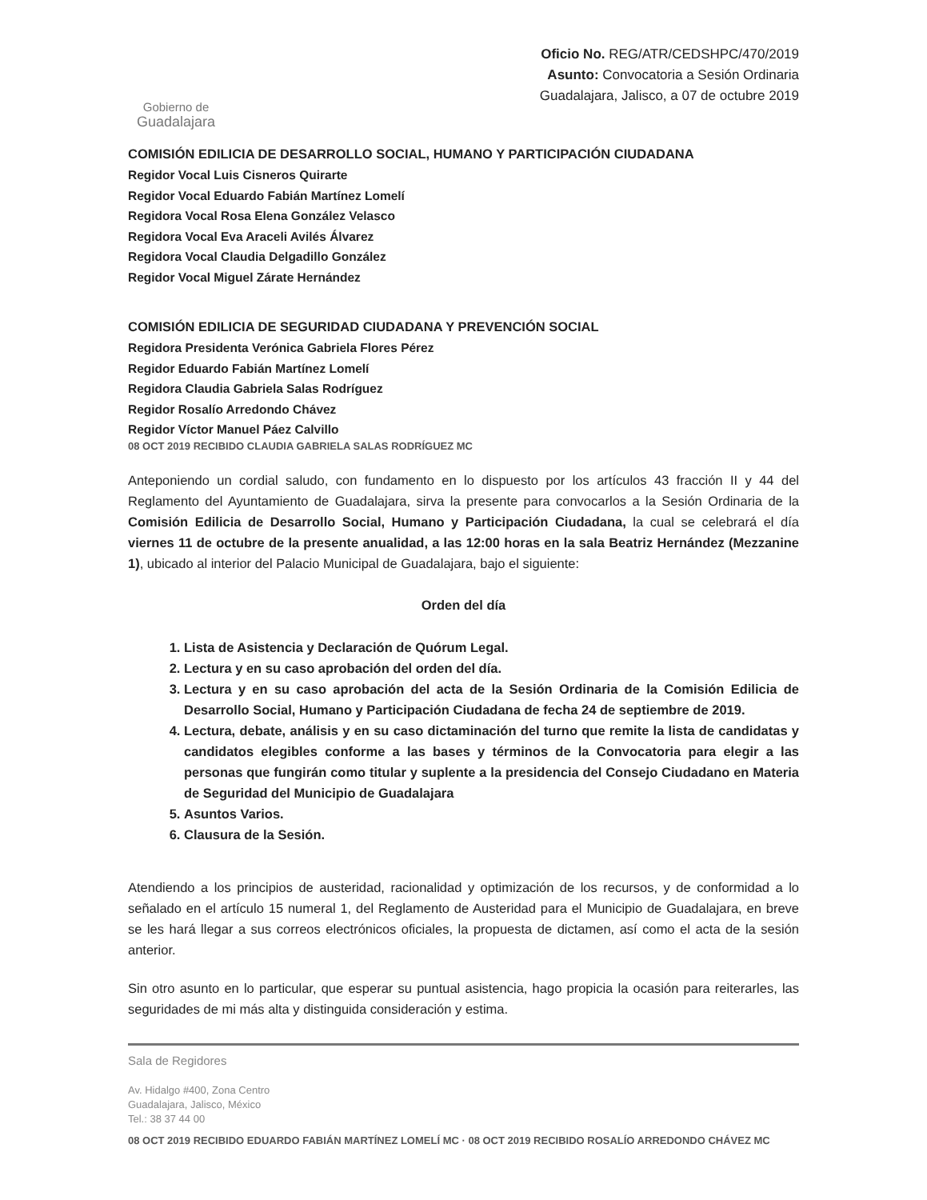Gobierno de
Guadalajara
Oficio No. REG/ATR/CEDSHPC/470/2019
Asunto: Convocatoria a Sesión Ordinaria
Guadalajara, Jalisco, a 07 de octubre 2019
COMISIÓN EDILICIA DE DESARROLLO SOCIAL, HUMANO Y PARTICIPACIÓN CIUDADANA
Regidor Vocal Luis Cisneros Quirarte
Regidor Vocal Eduardo Fabián Martínez Lomelí
Regidora Vocal Rosa Elena González Velasco
Regidora Vocal Eva Araceli Avilés Álvarez
Regidora Vocal Claudia Delgadillo González
Regidor Vocal Miguel Zárate Hernández
COMISIÓN EDILICIA DE SEGURIDAD CIUDADANA Y PREVENCIÓN SOCIAL
Regidora Presidenta Verónica Gabriela Flores Pérez
Regidor Eduardo Fabián Martínez Lomelí
Regidora Claudia Gabriela Salas Rodríguez
Regidor Rosalío Arredondo Chávez
Regidor Víctor Manuel Páez Calvillo
08 OCT 2019 RECIBIDO CLAUDIA GABRIELA SALAS RODRÍGUEZ MC
Anteponiendo un cordial saludo, con fundamento en lo dispuesto por los artículos 43 fracción II y 44 del Reglamento del Ayuntamiento de Guadalajara, sirva la presente para convocarlos a la Sesión Ordinaria de la Comisión Edilicia de Desarrollo Social, Humano y Participación Ciudadana, la cual se celebrará el día viernes 11 de octubre de la presente anualidad, a las 12:00 horas en la sala Beatriz Hernández (Mezzanine 1), ubicado al interior del Palacio Municipal de Guadalajara, bajo el siguiente:
Orden del día
1. Lista de Asistencia y Declaración de Quórum Legal.
2. Lectura y en su caso aprobación del orden del día.
3. Lectura y en su caso aprobación del acta de la Sesión Ordinaria de la Comisión Edilicia de Desarrollo Social, Humano y Participación Ciudadana de fecha 24 de septiembre de 2019.
4. Lectura, debate, análisis y en su caso dictaminación del turno que remite la lista de candidatas y candidatos elegibles conforme a las bases y términos de la Convocatoria para elegir a las personas que fungirán como titular y suplente a la presidencia del Consejo Ciudadano en Materia de Seguridad del Municipio de Guadalajara
5. Asuntos Varios.
6. Clausura de la Sesión.
Atendiendo a los principios de austeridad, racionalidad y optimización de los recursos, y de conformidad a lo señalado en el artículo 15 numeral 1, del Reglamento de Austeridad para el Municipio de Guadalajara, en breve se les hará llegar a sus correos electrónicos oficiales, la propuesta de dictamen, así como el acta de la sesión anterior.
Sin otro asunto en lo particular, que esperar su puntual asistencia, hago propicia la ocasión para reiterarles, las seguridades de mi más alta y distinguida consideración y estima.
Sala de Regidores
Av. Hidalgo #400, Zona Centro
Guadalajara, Jalisco, México
Tel.: 38 37 44 00
08 OCT 2019 RECIBIDO EDUARDO FABIÁN MARTÍNEZ LOMELÍ MC · 08 OCT 2019 RECIBIDO ROSALÍO ARREDONDO CHÁVEZ MC